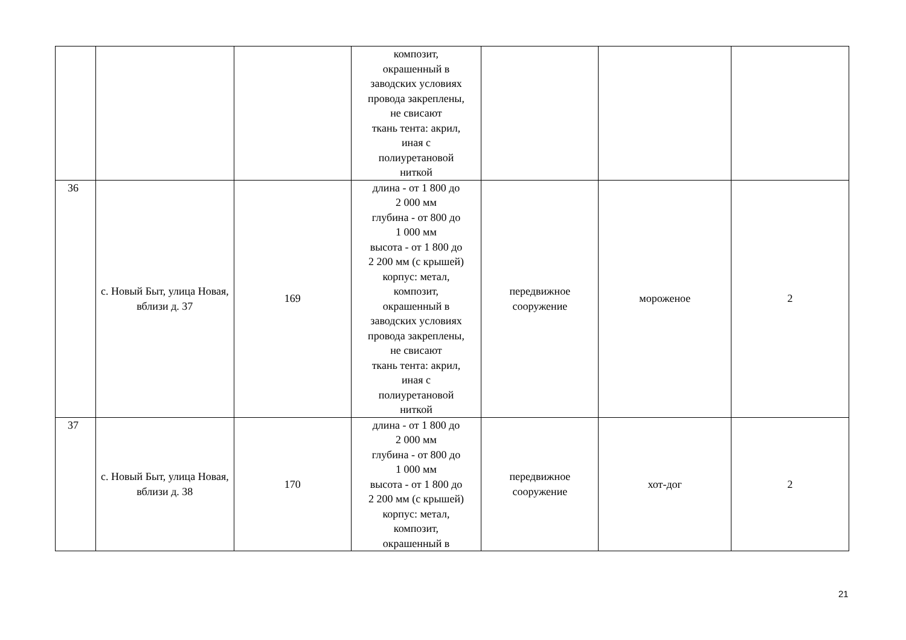| | | | композит, окрашенный в заводских условиях провода закреплены, не свисают ткань тента: акрил, иная с полиуретановой ниткой | | | |
| 36 | с. Новый Быт, улица Новая, вблизи д. 37 | 169 | длина - от 1 800 до 2 000 мм глубина - от 800 до 1 000 мм высота - от 1 800 до 2 200 мм (с крышей) корпус: метал, композит, окрашенный в заводских условиях провода закреплены, не свисают ткань тента: акрил, иная с полиуретановой ниткой | передвижное сооружение | мороженое | 2 |
| 37 | с. Новый Быт, улица Новая, вблизи д. 38 | 170 | длина - от 1 800 до 2 000 мм глубина - от 800 до 1 000 мм высота - от 1 800 до 2 200 мм (с крышей) корпус: метал, композит, окрашенный в | передвижное сооружение | хот-дог | 2 |
21